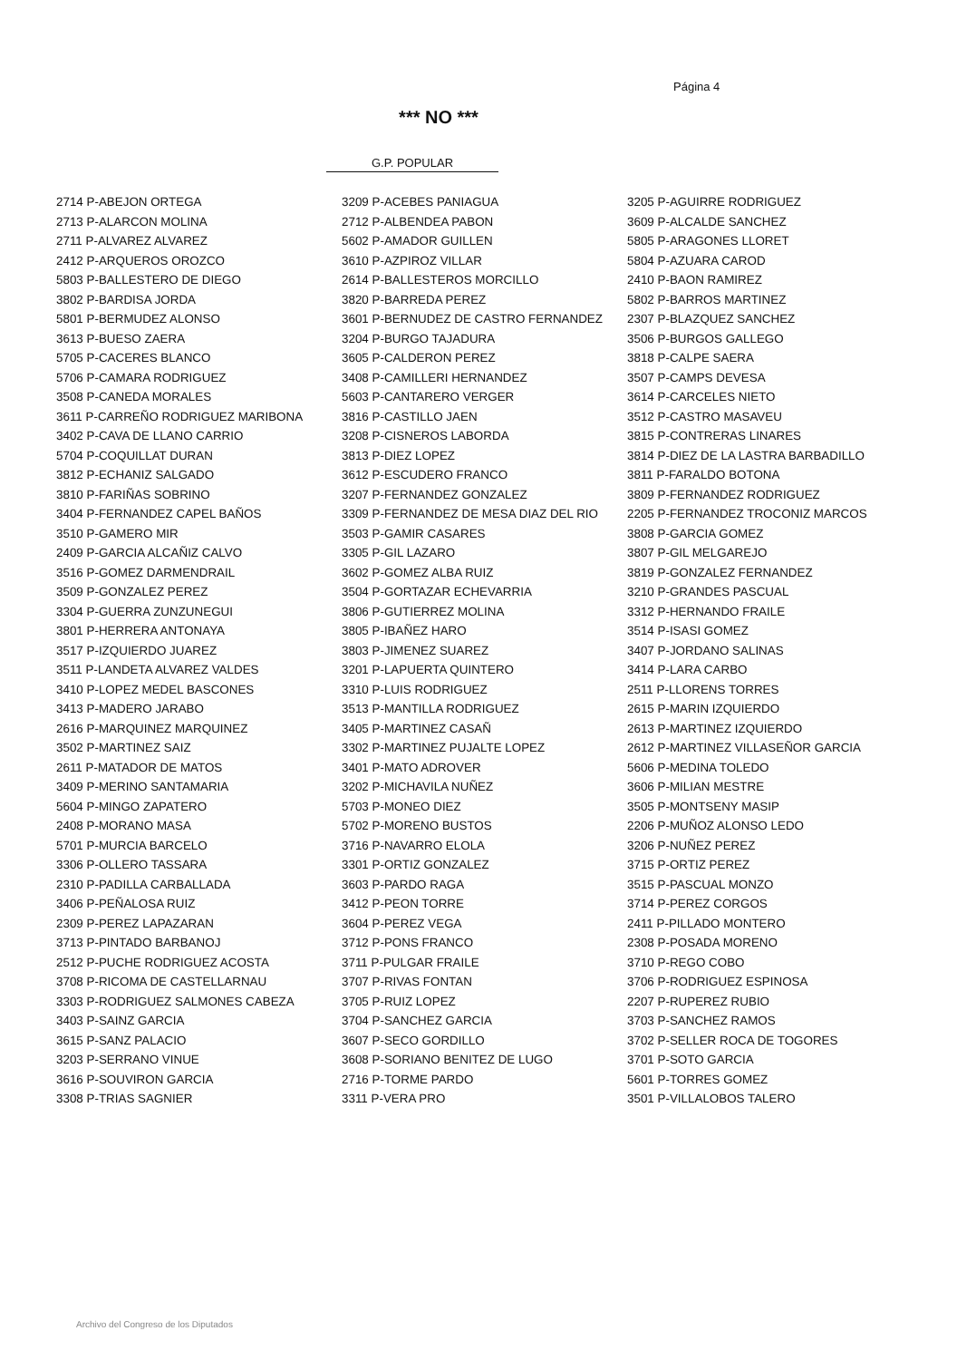Página 4
*** NO ***
G.P. POPULAR
| 2714 P-ABEJON ORTEGA | 3209 P-ACEBES PANIAGUA | 3205 P-AGUIRRE RODRIGUEZ |
| 2713 P-ALARCON MOLINA | 2712 P-ALBENDEA PABON | 3609 P-ALCALDE SANCHEZ |
| 2711 P-ALVAREZ ALVAREZ | 5602 P-AMADOR GUILLEN | 5805 P-ARAGONES LLORET |
| 2412 P-ARQUEROS OROZCO | 3610 P-AZPIROZ VILLAR | 5804 P-AZUARA CAROD |
| 5803 P-BALLESTERO DE DIEGO | 2614 P-BALLESTEROS MORCILLO | 2410 P-BAON RAMIREZ |
| 3802 P-BARDISA JORDA | 3820 P-BARREDA PEREZ | 5802 P-BARROS MARTINEZ |
| 5801 P-BERMUDEZ ALONSO | 3601 P-BERNUDEZ DE CASTRO FERNANDEZ | 2307 P-BLAZQUEZ SANCHEZ |
| 3613 P-BUESO ZAERA | 3204 P-BURGO TAJADURA | 3506 P-BURGOS GALLEGO |
| 5705 P-CACERES BLANCO | 3605 P-CALDERON PEREZ | 3818 P-CALPE SAERA |
| 5706 P-CAMARA RODRIGUEZ | 3408 P-CAMILLERI HERNANDEZ | 3507 P-CAMPS DEVESA |
| 3508 P-CANEDA MORALES | 5603 P-CANTARERO VERGER | 3614 P-CARCELES NIETO |
| 3611 P-CARREÑO RODRIGUEZ MARIBONA | 3816 P-CASTILLO JAEN | 3512 P-CASTRO MASAVEU |
| 3402 P-CAVA DE LLANO CARRIO | 3208 P-CISNEROS LABORDA | 3815 P-CONTRERAS LINARES |
| 5704 P-COQUILLAT DURAN | 3813 P-DIEZ LOPEZ | 3814 P-DIEZ DE LA LASTRA BARBADILLO |
| 3812 P-ECHANIZ SALGADO | 3612 P-ESCUDERO FRANCO | 3811 P-FARALDO BOTONA |
| 3810 P-FARIÑAS SOBRINO | 3207 P-FERNANDEZ GONZALEZ | 3809 P-FERNANDEZ RODRIGUEZ |
| 3404 P-FERNANDEZ CAPEL BAÑOS | 3309 P-FERNANDEZ DE MESA DIAZ DEL RIO | 2205 P-FERNANDEZ TROCONIZ MARCOS |
| 3510 P-GAMERO MIR | 3503 P-GAMIR CASARES | 3808 P-GARCIA GOMEZ |
| 2409 P-GARCIA ALCAÑIZ CALVO | 3305 P-GIL LAZARO | 3807 P-GIL MELGAREJO |
| 3516 P-GOMEZ DARMENDRAIL | 3602 P-GOMEZ ALBA RUIZ | 3819 P-GONZALEZ FERNANDEZ |
| 3509 P-GONZALEZ PEREZ | 3504 P-GORTAZAR ECHEVARRIA | 3210 P-GRANDES PASCUAL |
| 3304 P-GUERRA ZUNZUNEGUI | 3806 P-GUTIERREZ MOLINA | 3312 P-HERNANDO FRAILE |
| 3801 P-HERRERA ANTONAYA | 3805 P-IBAÑEZ HARO | 3514 P-ISASI GOMEZ |
| 3517 P-IZQUIERDO JUAREZ | 3803 P-JIMENEZ SUAREZ | 3407 P-JORDANO SALINAS |
| 3511 P-LANDETA ALVAREZ VALDES | 3201 P-LAPUERTA QUINTERO | 3414 P-LARA CARBO |
| 3410 P-LOPEZ MEDEL BASCONES | 3310 P-LUIS RODRIGUEZ | 2511 P-LLORENS TORRES |
| 3413 P-MADERO JARABO | 3513 P-MANTILLA RODRIGUEZ | 2615 P-MARIN IZQUIERDO |
| 2616 P-MARQUINEZ MARQUINEZ | 3405 P-MARTINEZ CASAÑ | 2613 P-MARTINEZ IZQUIERDO |
| 3502 P-MARTINEZ SAIZ | 3302 P-MARTINEZ PUJALTE LOPEZ | 2612 P-MARTINEZ VILLASEÑOR GARCIA |
| 2611 P-MATADOR DE MATOS | 3401 P-MATO ADROVER | 5606 P-MEDINA TOLEDO |
| 3409 P-MERINO SANTAMARIA | 3202 P-MICHAVILA NUÑEZ | 3606 P-MILIAN MESTRE |
| 5604 P-MINGO ZAPATERO | 5703 P-MONEO DIEZ | 3505 P-MONTSENY MASIP |
| 2408 P-MORANO MASA | 5702 P-MORENO BUSTOS | 2206 P-MUÑOZ ALONSO LEDO |
| 5701 P-MURCIA BARCELO | 3716 P-NAVARRO ELOLA | 3206 P-NUÑEZ PEREZ |
| 3306 P-OLLERO TASSARA | 3301 P-ORTIZ GONZALEZ | 3715 P-ORTIZ PEREZ |
| 2310 P-PADILLA CARBALLADA | 3603 P-PARDO RAGA | 3515 P-PASCUAL MONZO |
| 3406 P-PEÑALOSA RUIZ | 3412 P-PEON TORRE | 3714 P-PEREZ CORGOS |
| 2309 P-PEREZ LAPAZARAN | 3604 P-PEREZ VEGA | 2411 P-PILLADO MONTERO |
| 3713 P-PINTADO BARBANOJ | 3712 P-PONS FRANCO | 2308 P-POSADA MORENO |
| 2512 P-PUCHE RODRIGUEZ ACOSTA | 3711 P-PULGAR FRAILE | 3710 P-REGO COBO |
| 3708 P-RICOMA DE CASTELLARNAU | 3707 P-RIVAS FONTAN | 3706 P-RODRIGUEZ ESPINOSA |
| 3303 P-RODRIGUEZ SALMONES CABEZA | 3705 P-RUIZ LOPEZ | 2207 P-RUPEREZ RUBIO |
| 3403 P-SAINZ GARCIA | 3704 P-SANCHEZ GARCIA | 3703 P-SANCHEZ RAMOS |
| 3615 P-SANZ PALACIO | 3607 P-SECO GORDILLO | 3702 P-SELLER ROCA DE TOGORES |
| 3203 P-SERRANO VINUE | 3608 P-SORIANO BENITEZ DE LUGO | 3701 P-SOTO GARCIA |
| 3616 P-SOUVIRON GARCIA | 2716 P-TORME PARDO | 5601 P-TORRES GOMEZ |
| 3308 P-TRIAS SAGNIER | 3311 P-VERA PRO | 3501 P-VILLALOBOS TALERO |
Archivo del Congreso de los Diputados